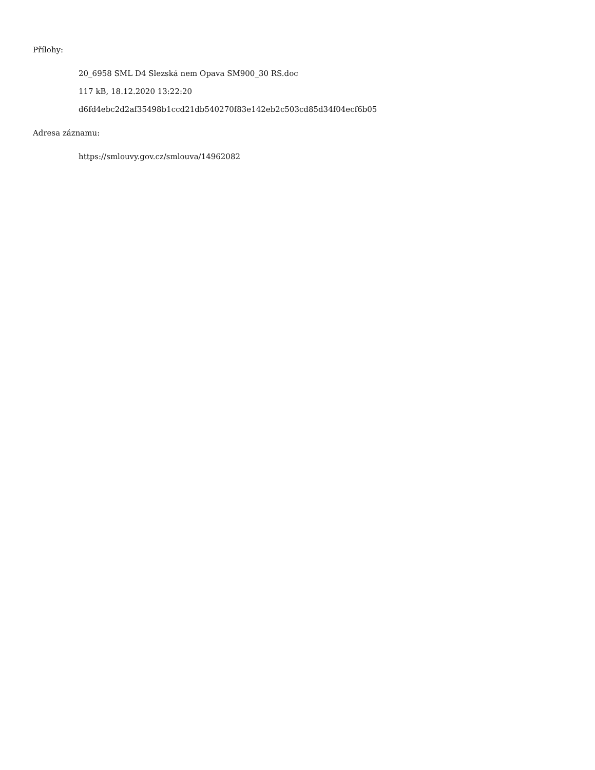Přílohy:
20_6958 SML D4 Slezská nem Opava SM900_30 RS.doc
117 kB, 18.12.2020 13:22:20
d6fd4ebc2d2af35498b1ccd21db540270f83e142eb2c503cd85d34f04ecf6b05
Adresa záznamu:
https://smlouvy.gov.cz/smlouva/14962082